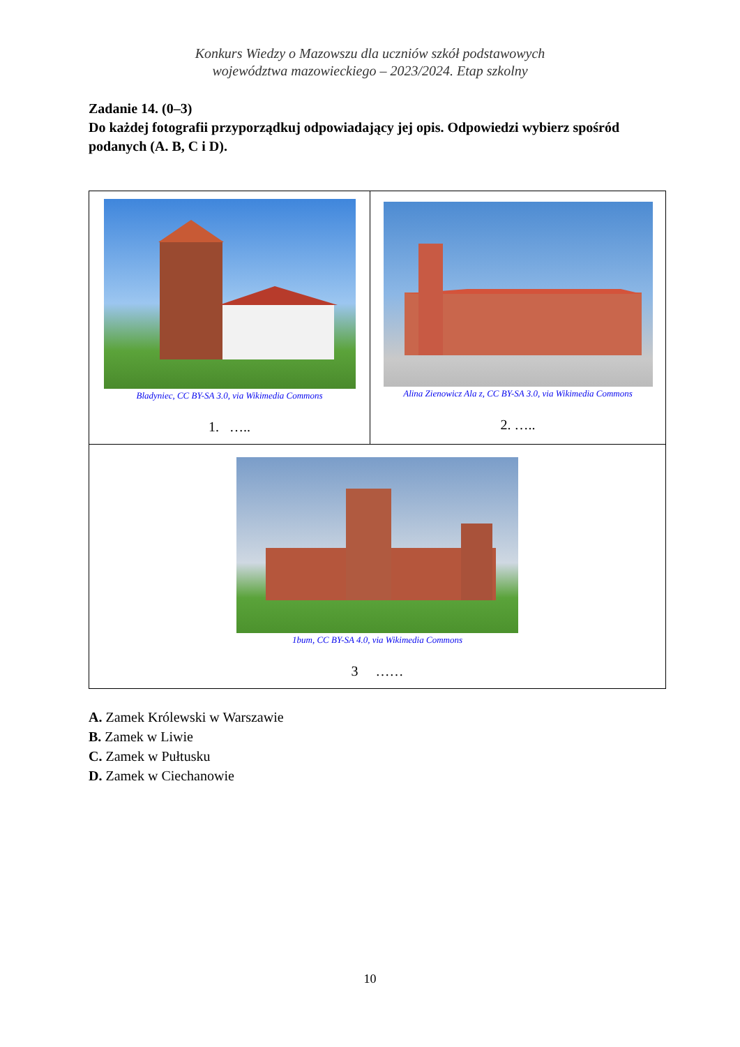Konkurs Wiedzy o Mazowszu dla uczniów szkół podstawowych
województwa mazowieckiego – 2023/2024. Etap szkolny
Zadanie 14. (0–3)
Do każdej fotografii przyporządkuj odpowiadający jej opis. Odpowiedzi wybierz spośród podanych (A. B, C i D).
| Bladyniec, CC BY-SA 3.0, via Wikimedia Commons 1. ….. | Alina Zienowicz Ala z, CC BY-SA 3.0, via Wikimedia Commons 2. ….. |
| 1bum, CC BY-SA 4.0, via Wikimedia Commons 3 …… | |
A. Zamek Królewski w Warszawie
B. Zamek w Liwie
C. Zamek w Pułtusku
D. Zamek w Ciechanowie
10